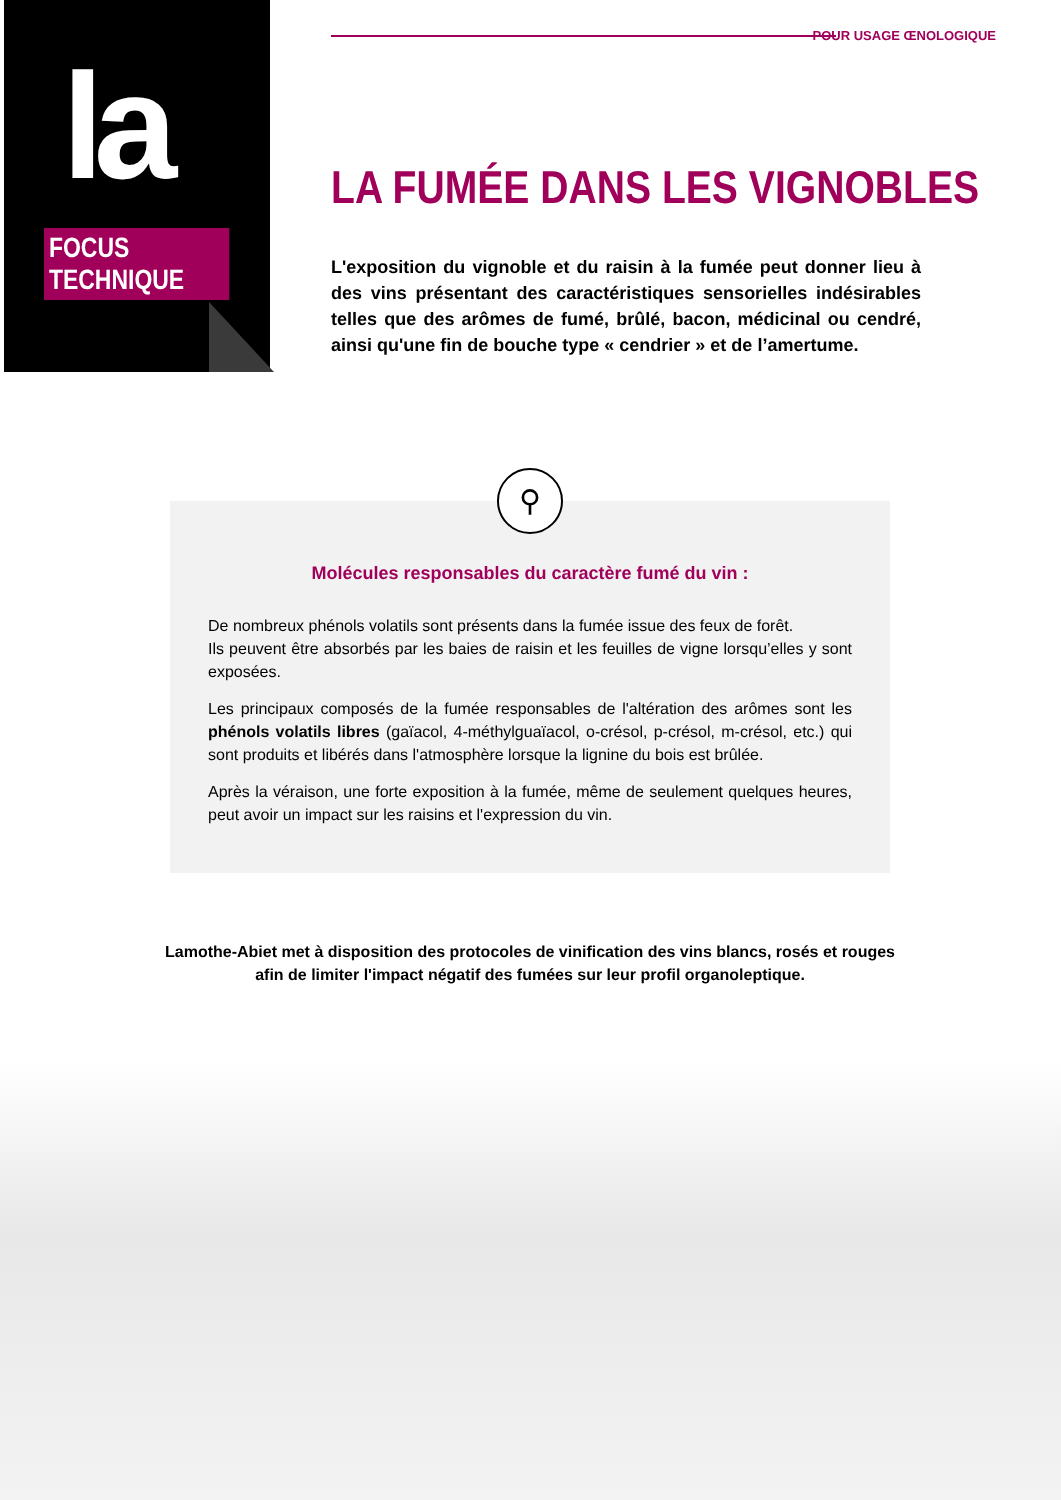la
FOCUS TECHNIQUE
POUR USAGE ŒNOLOGIQUE
LA FUMÉE DANS LES VIGNOBLES
L'exposition du vignoble et du raisin à la fumée peut donner lieu à des vins présentant des caractéristiques sensorielles indésirables telles que des arômes de fumé, brûlé, bacon, médicinal ou cendré, ainsi qu'une fin de bouche type « cendrier » et de l’amertume.
⚲
Molécules responsables du caractère fumé du vin :
De nombreux phénols volatils sont présents dans la fumée issue des feux de forêt.
Ils peuvent être absorbés par les baies de raisin et les feuilles de vigne lorsqu’elles y sont exposées.
Les principaux composés de la fumée responsables de l'altération des arômes sont les phénols volatils libres (gaïacol, 4-méthylguaïacol, o-crésol, p-crésol, m-crésol, etc.) qui sont produits et libérés dans l'atmosphère lorsque la lignine du bois est brûlée.
Après la véraison, une forte exposition à la fumée, même de seulement quelques heures, peut avoir un impact sur les raisins et l'expression du vin.
Lamothe-Abiet met à disposition des protocoles de vinification des vins blancs, rosés et rouges afin de limiter l'impact négatif des fumées sur leur profil organoleptique.